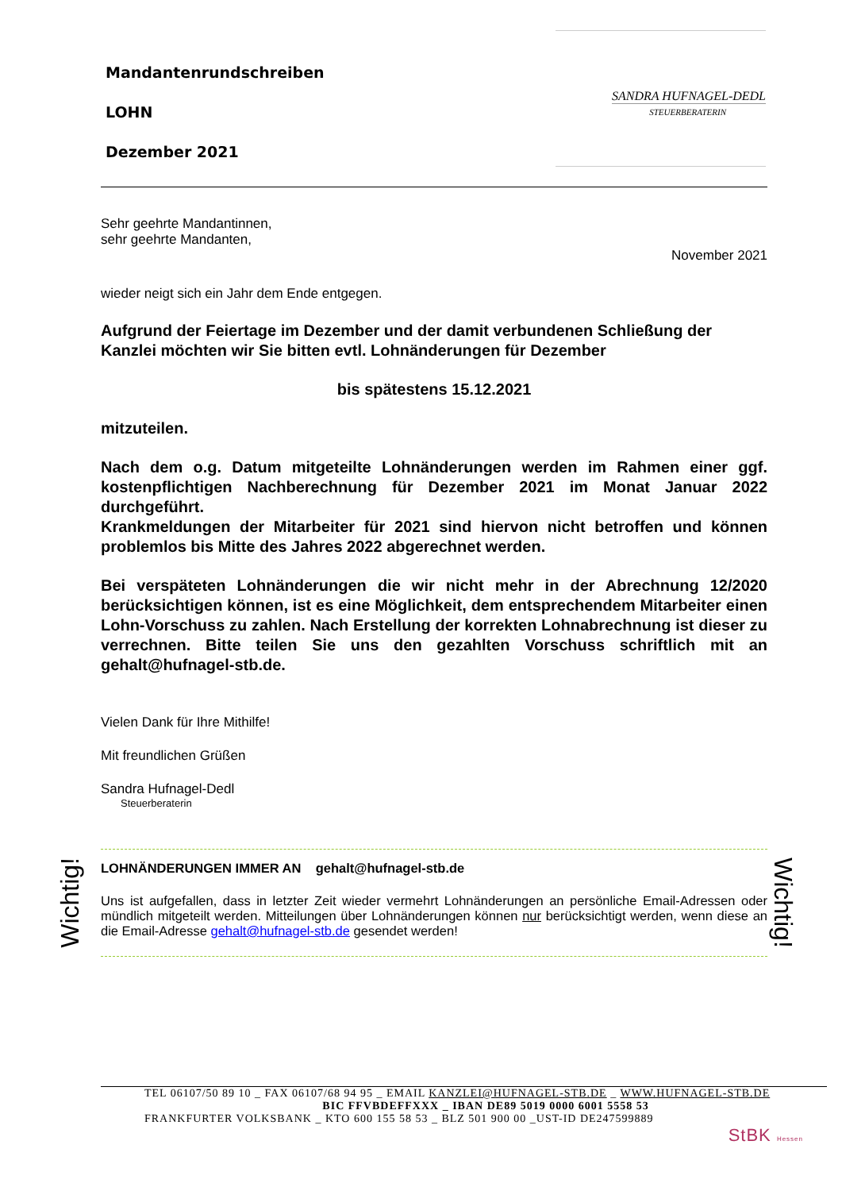Mandantenrundschreiben
LOHN
Dezember 2021
SANDRA HUFNAGEL-DEDL
STEUERBERATERIN
Sehr geehrte Mandantinnen,
sehr geehrte Mandanten,
November 2021
wieder neigt sich ein Jahr dem Ende entgegen.
Aufgrund der Feiertage im Dezember und der damit verbundenen Schließung der Kanzlei möchten wir Sie bitten evtl. Lohnänderungen für Dezember
bis spätestens 15.12.2021
mitzuteilen.
Nach dem o.g. Datum mitgeteilte Lohnänderungen werden im Rahmen einer ggf. kostenpflichtigen Nachberechnung für Dezember 2021 im Monat Januar 2022 durchgeführt.
Krankmeldungen der Mitarbeiter für 2021 sind hiervon nicht betroffen und können problemlos bis Mitte des Jahres 2022 abgerechnet werden.
Bei verspäteten Lohnänderungen die wir nicht mehr in der Abrechnung 12/2020 berücksichtigen können, ist es eine Möglichkeit, dem entsprechendem Mitarbeiter einen Lohn-Vorschuss zu zahlen. Nach Erstellung der korrekten Lohnabrechnung ist dieser zu verrechnen. Bitte teilen Sie uns den gezahlten Vorschuss schriftlich mit an gehalt@hufnagel-stb.de.
Vielen Dank für Ihre Mithilfe!
Mit freundlichen Grüßen
Sandra Hufnagel-Dedl
Steuerberaterin
LOHNÄNDERUNGEN IMMER AN gehalt@hufnagel-stb.de
Uns ist aufgefallen, dass in letzter Zeit wieder vermehrt Lohnänderungen an persönliche Email-Adressen oder mündlich mitgeteilt werden. Mitteilungen über Lohnänderungen können nur berücksichtigt werden, wenn diese an die Email-Adresse gehalt@hufnagel-stb.de gesendet werden!
Wichtig!
Wichtig!
TEL 06107/50 89 10 _ FAX 06107/68 94 95 _ EMAIL KANZLEI@HUFNAGEL-STB.DE _ WWW.HUFNAGEL-STB.DE
BIC FFVBDEFFXXX _ IBAN DE89 5019 0000 6001 5558 53
FRANKFURTER VOLKSBANK _ KTO 600 155 58 53 _ BLZ 501 900 00 _UST-ID DE247599889
StBK Hessen